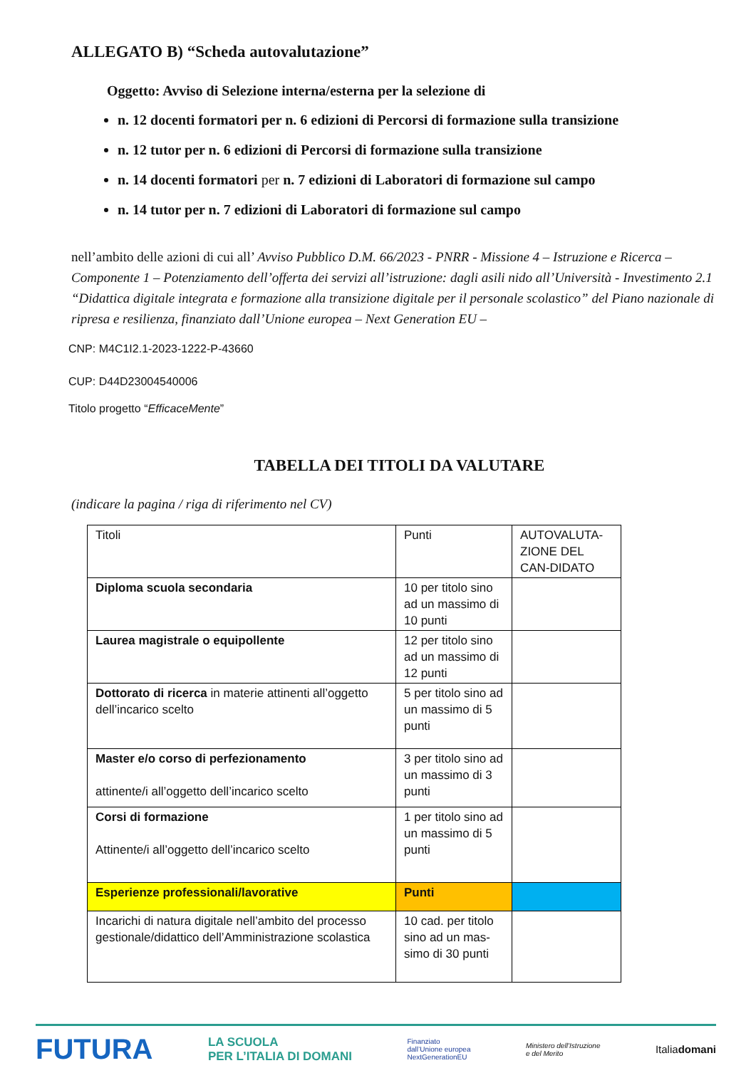ALLEGATO B) “Scheda autovalutazione”
Oggetto: Avviso di Selezione interna/esterna per la selezione di
n. 12 docenti formatori per n. 6 edizioni di Percorsi di formazione sulla transizione
n. 12 tutor per n. 6 edizioni di Percorsi di formazione sulla transizione
n. 14 docenti formatori per n. 7 edizioni di Laboratori di formazione sul campo
n. 14 tutor per n. 7 edizioni di Laboratori di formazione sul campo
nell’ambito delle azioni di cui all’ Avviso Pubblico D.M. 66/2023 - PNRR - Missione 4 – Istruzione e Ricerca – Componente 1 – Potenziamento dell’offerta dei servizi all’istruzione: dagli asili nido all’Università - Investimento 2.1 “Didattica digitale integrata e formazione alla transizione digitale per il personale scolastico” del Piano nazionale di ripresa e resilienza, finanziato dall’Unione europea – Next Generation EU –
CNP: M4C1I2.1-2023-1222-P-43660
CUP: D44D23004540006
Titolo progetto “EfficaceMente”
TABELLA DEI TITOLI DA VALUTARE
(indicare la pagina / riga di riferimento nel CV)
| Titoli | Punti | AUTOVALUTA-ZIONE DEL CAN-DIDATO |
| Diploma scuola secondaria | 10 per titolo sino ad un massimo di 10 punti | |
| Laurea magistrale o equipollente | 12 per titolo sino ad un massimo di 12 punti | |
| Dottorato di ricerca in materie attinenti all’oggetto dell’incarico scelto | 5 per titolo sino ad un massimo di 5 punti | |
| Master e/o corso di perfezionamento attinente/i all’oggetto dell’incarico scelto | 3 per titolo sino ad un massimo di 3 punti | |
| Corsi di formazione Attinente/i all’oggetto dell’incarico scelto | 1 per titolo sino ad un massimo di 5 punti | |
| Esperienze professionali/lavorative | Punti | |
| Incarichi di natura digitale nell’ambito del processo gestionale/didattico dell’Amministrazione scolastica | 10 cad. per titolo sino ad un mas-simo di 30 punti | |
FUTURA LA SCUOLA
PER L’ITALIA DI DOMANI Finanziato
dall’Unione europea
NextGenerationEU Ministero dell’Istruzione
e del Merito Italiadomani